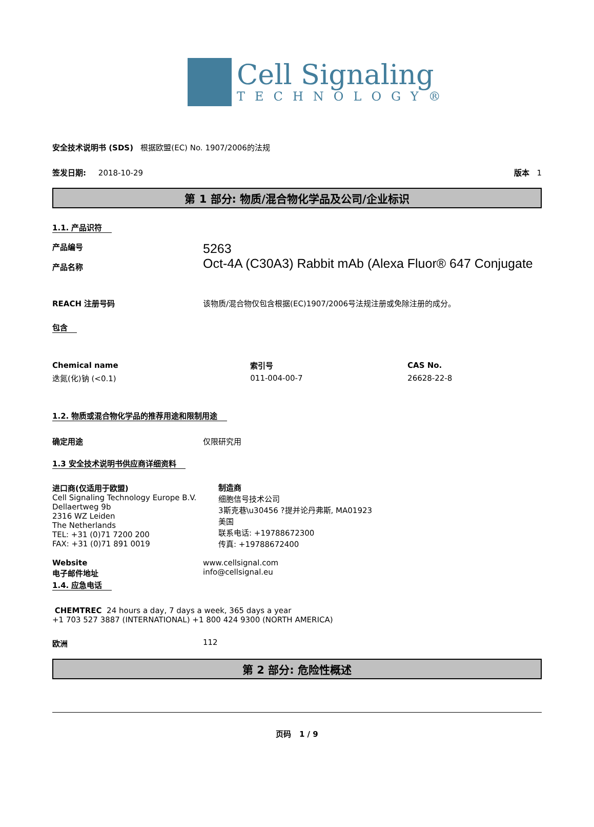Cell Signaling
TECHNOLOGY®
安全技术说明书 (SDS) 根据欧盟(EC) No. 1907/2006的法规
签发日期: 2018-10-29 版本 1
第 1 部分: 物质/混合物化学品及公司/企业标识
1.1. 产品识符
产品编号
产品名称
5263
Oct-4A (C30A3) Rabbit mAb (Alexa Fluor® 647 Conjugate
REACH 注册号码 该物质/混合物仅包含根据(EC)1907/2006号法规注册或免除注册的成分。
包含
| Chemical name | 索引号 | CAS No. |
| --- | --- | --- |
| 迭氮(化)钠 (<0.1) | 011-004-00-7 | 26628-22-8 |
1.2. 物质或混合物化学品的推荐用途和限制用途
确定用途 仅限研究用
1.3 安全技术说明书供应商详细资料
进口商(仅适用于欧盟)
Cell Signaling Technology Europe B.V.
Dellaertweg 9b
2316 WZ Leiden
The Netherlands
TEL: +31 (0)71 7200 200
FAX: +31 (0)71 891 0019
制造商
细胞信号技术公司
3斯克巷\u30456 ?提并论丹弗斯, MA01923
美国
联系电话: +19788672300
传真: +19788672400
Website
电子邮件地址
www.cellsignal.com
info@cellsignal.eu
1.4. 应急电话
CHEMTREC 24 hours a day, 7 days a week, 365 days a year
+1 703 527 3887 (INTERNATIONAL) +1 800 424 9300 (NORTH AMERICA)
欧洲 112
第 2 部分: 危险性概述
页码 1 / 9